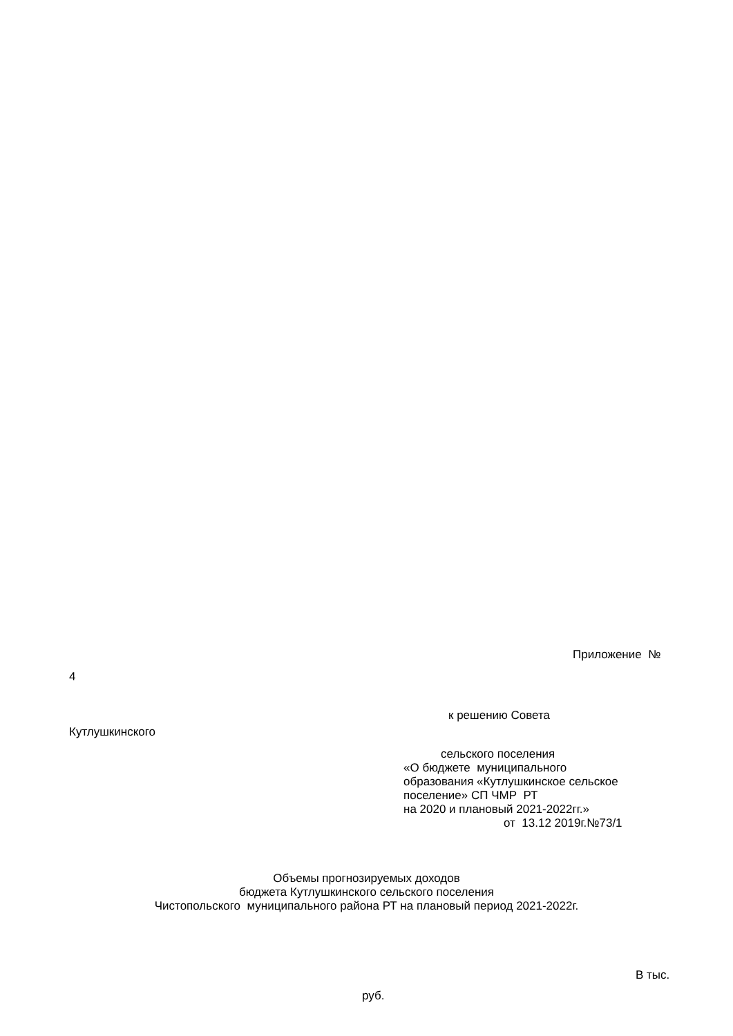Приложение №
4
к решению Совета
Кутлушкинского
сельского поселения
«О бюджете муниципального
образования «Кутлушкинское сельское
поселение» СП ЧМР РТ
на 2020 и плановый 2021-2022гг.»
от 13.12 2019г.№73/1
Объемы прогнозируемых доходов
бюджета Кутлушкинского сельского поселения
Чистопольского муниципального района РТ на плановый период 2021-2022г.
В тыс.
руб.